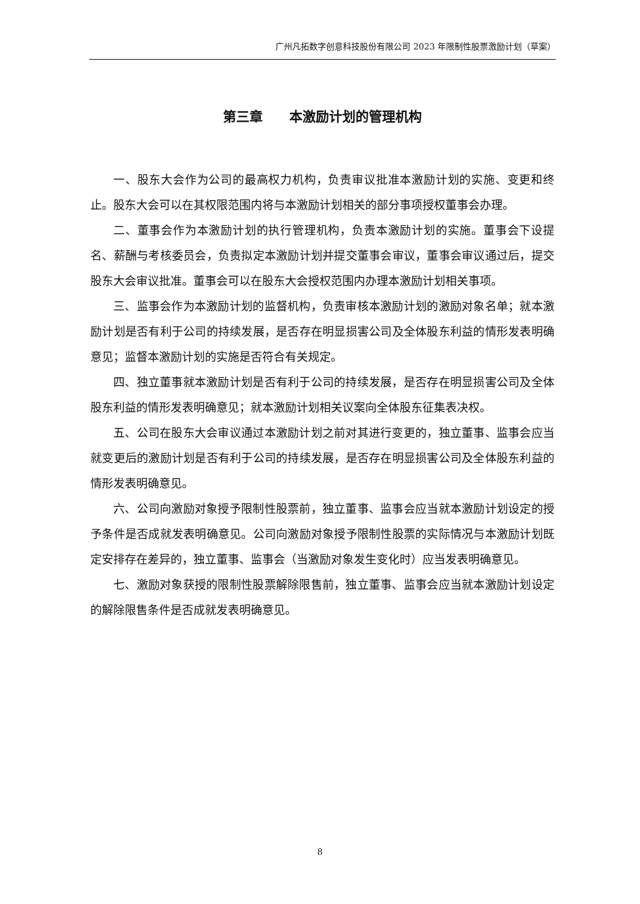广州凡拓数字创意科技股份有限公司 2023 年限制性股票激励计划（草案）
第三章　　本激励计划的管理机构
一、股东大会作为公司的最高权力机构，负责审议批准本激励计划的实施、变更和终止。股东大会可以在其权限范围内将与本激励计划相关的部分事项授权董事会办理。
二、董事会作为本激励计划的执行管理机构，负责本激励计划的实施。董事会下设提名、薪酬与考核委员会，负责拟定本激励计划并提交董事会审议，董事会审议通过后，提交股东大会审议批准。董事会可以在股东大会授权范围内办理本激励计划相关事项。
三、监事会作为本激励计划的监督机构，负责审核本激励计划的激励对象名单；就本激励计划是否有利于公司的持续发展，是否存在明显损害公司及全体股东利益的情形发表明确意见；监督本激励计划的实施是否符合有关规定。
四、独立董事就本激励计划是否有利于公司的持续发展，是否存在明显损害公司及全体股东利益的情形发表明确意见；就本激励计划相关议案向全体股东征集表决权。
五、公司在股东大会审议通过本激励计划之前对其进行变更的，独立董事、监事会应当就变更后的激励计划是否有利于公司的持续发展，是否存在明显损害公司及全体股东利益的情形发表明确意见。
六、公司向激励对象授予限制性股票前，独立董事、监事会应当就本激励计划设定的授予条件是否成就发表明确意见。公司向激励对象授予限制性股票的实际情况与本激励计划既定安排存在差异的，独立董事、监事会（当激励对象发生变化时）应当发表明确意见。
七、激励对象获授的限制性股票解除限售前，独立董事、监事会应当就本激励计划设定的解除限售条件是否成就发表明确意见。
8